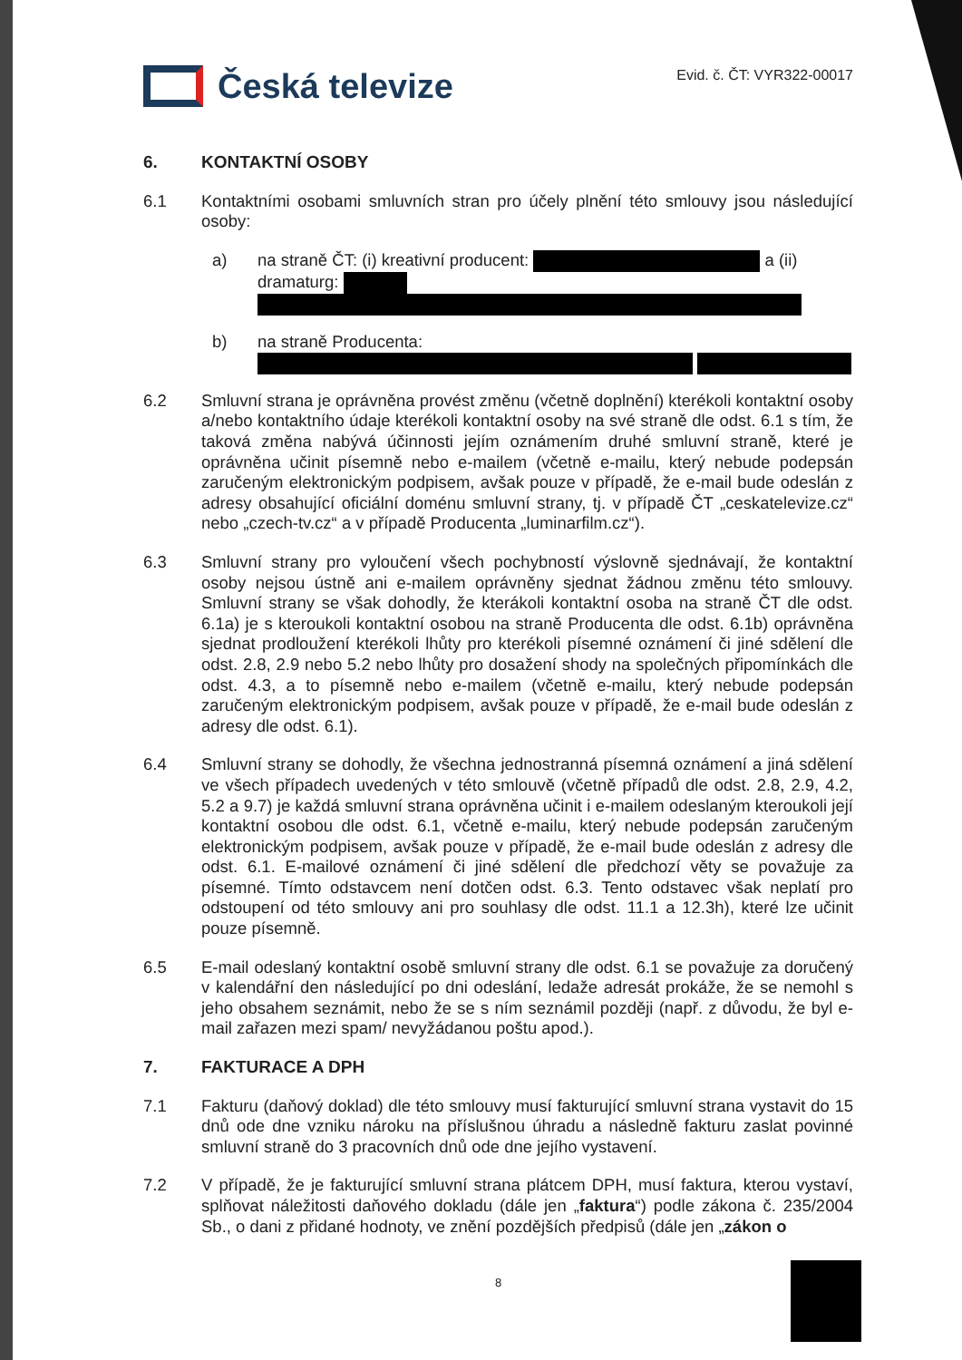Česká televize
Evid. č. ČT: VYR322-00017
6. KONTAKTNÍ OSOBY
6.1 Kontaktními osobami smluvních stran pro účely plnění této smlouvy jsou následující osoby:
a) na straně ČT: (i) kreativní producent: a (ii) dramaturg:
b) na straně Producenta:
6.2 Smluvní strana je oprávněna provést změnu (včetně doplnění) kterékoli kontaktní osoby a/nebo kontaktního údaje kterékoli kontaktní osoby na své straně dle odst. 6.1 s tím, že taková změna nabývá účinnosti jejím oznámením druhé smluvní straně, které je oprávněna učinit písemně nebo e-mailem (včetně e-mailu, který nebude podepsán zaručeným elektronickým podpisem, avšak pouze v případě, že e-mail bude odeslán z adresy obsahující oficiální doménu smluvní strany, tj. v případě ČT „ceskatelevize.cz“ nebo „czech-tv.cz“ a v případě Producenta „luminarfilm.cz“).
6.3 Smluvní strany pro vyloučení všech pochybností výslovně sjednávají, že kontaktní osoby nejsou ústně ani e-mailem oprávněny sjednat žádnou změnu této smlouvy. Smluvní strany se však dohodly, že kterákoli kontaktní osoba na straně ČT dle odst. 6.1a) je s kteroukoli kontaktní osobou na straně Producenta dle odst. 6.1b) oprávněna sjednat prodloužení kterékoli lhůty pro kterékoli písemné oznámení či jiné sdělení dle odst. 2.8, 2.9 nebo 5.2 nebo lhůty pro dosažení shody na společných připomínkách dle odst. 4.3, a to písemně nebo e-mailem (včetně e-mailu, který nebude podepsán zaručeným elektronickým podpisem, avšak pouze v případě, že e-mail bude odeslán z adresy dle odst. 6.1).
6.4 Smluvní strany se dohodly, že všechna jednostranná písemná oznámení a jiná sdělení ve všech případech uvedených v této smlouvě (včetně případů dle odst. 2.8, 2.9, 4.2, 5.2 a 9.7) je každá smluvní strana oprávněna učinit i e-mailem odeslaným kteroukoli její kontaktní osobou dle odst. 6.1, včetně e-mailu, který nebude podepsán zaručeným elektronickým podpisem, avšak pouze v případě, že e-mail bude odeslán z adresy dle odst. 6.1. E-mailové oznámení či jiné sdělení dle předchozí věty se považuje za písemné. Tímto odstavcem není dotčen odst. 6.3. Tento odstavec však neplatí pro odstoupení od této smlouvy ani pro souhlasy dle odst. 11.1 a 12.3h), které lze učinit pouze písemně.
6.5 E-mail odeslaný kontaktní osobě smluvní strany dle odst. 6.1 se považuje za doručený v kalendářní den následující po dni odeslání, ledaže adresát prokáže, že se nemohl s jeho obsahem seznámit, nebo že se s ním seznámil později (např. z důvodu, že byl e-mail zařazen mezi spam/ nevyžádanou poštu apod.).
7. FAKTURACE A DPH
7.1 Fakturu (daňový doklad) dle této smlouvy musí fakturující smluvní strana vystavit do 15 dnů ode dne vzniku nároku na příslušnou úhradu a následně fakturu zaslat povinné smluvní straně do 3 pracovních dnů ode dne jejího vystavení.
7.2 V případě, že je fakturující smluvní strana plátcem DPH, musí faktura, kterou vystaví, splňovat náležitosti daňového dokladu (dále jen „faktura“) podle zákona č. 235/2004 Sb., o dani z přidané hodnoty, ve znění pozdějších předpisů (dále jen „zákon o
8